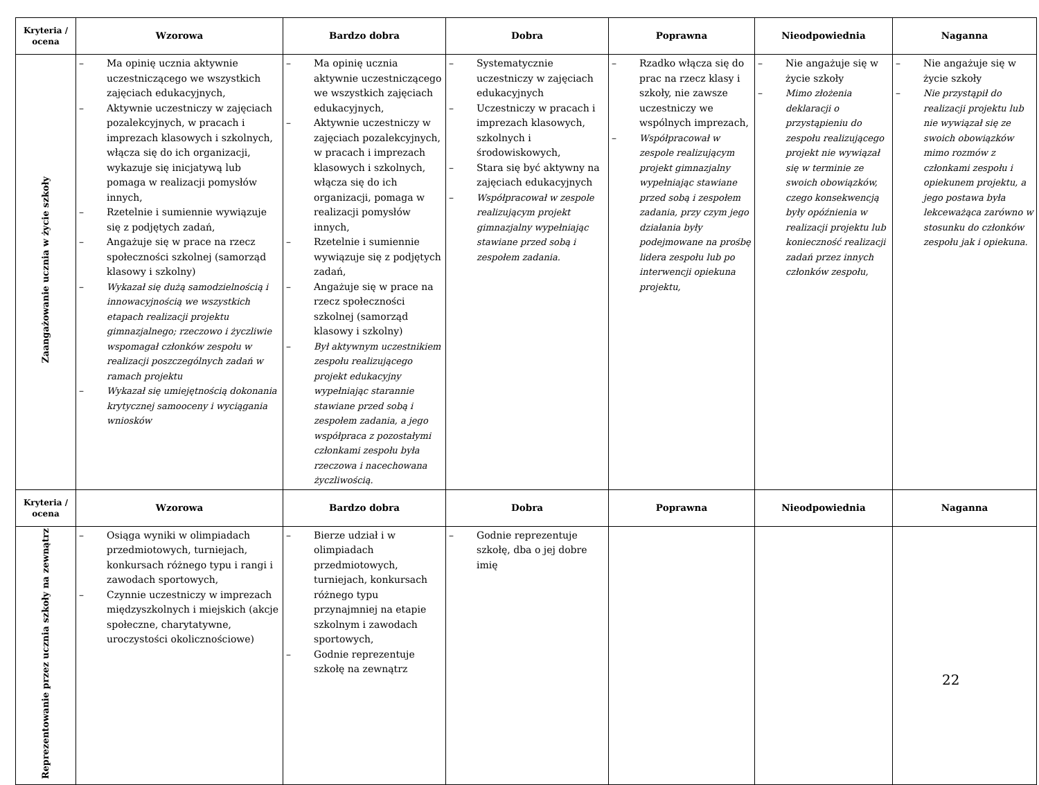| Kryteria / ocena | Wzorowa | Bardzo dobra | Dobra | Poprawna | Nieodpowiednia | Naganna |
| --- | --- | --- | --- | --- | --- | --- |
| Zaangażowanie ucznia w życie szkoły | – Ma opinię ucznia aktywnie uczestniczącego we wszystkich zajęciach edukacyjnych, – Aktywnie uczestniczy w zajęciach pozalekcyjnych, w pracach i imprezach klasowych i szkolnych, włącza się do ich organizacji, wykazuje się inicjatywą lub pomaga w realizacji pomysłów innych, – Rzetelnie i sumiennie wywiązuje się z podjętych zadań, – Angażuje się w prace na rzecz społeczności szkolnej (samorząd klasowy i szkolny) – Wykazał się dużą samodzielnością i innowacyjnością we wszystkich etapach realizacji projektu gimnazjalnego; rzeczowo i życzliwie wspomagał członków zespołu w realizacji poszczególnych zadań w ramach projektu – Wykazał się umiejętnością dokonania krytycznej samooceny i wyciągania wniosków | – Ma opinię ucznia aktywnie uczestniczącego we wszystkich zajęciach edukacyjnych, – Aktywnie uczestniczy w zajęciach pozalekcyjnych, w pracach i imprezach klasowych i szkolnych, włącza się do ich organizacji, pomaga w realizacji pomysłów innych, – Rzetelnie i sumiennie wywiązuje się z podjętych zadań, – Angażuje się w prace na rzecz społeczności szkolnej (samorząd klasowy i szkolny) – Był aktywnym uczestnikiem zespołu realizującego projekt edukacyjny wypełniając starannie stawiane przed sobą i zespołem zadania, a jego współpraca z pozostałymi członkami zespołu była rzeczowa i nacechowana życzliwością. | – Systematycznie uczestniczy w zajęciach edukacyjnych – Uczestniczy w pracach i imprezach klasowych, szkolnych i środowiskowych, – Stara się być aktywny na zajęciach edukacyjnych – Współpracował w zespole realizującym projekt gimnazjalny wypełniając stawiane przed sobą i zespołem zadania. | – Rzadko włącza się do prac na rzecz klasy i szkoły, nie zawsze uczestniczy we wspólnych imprezach, – Współpracował w zespole realizującym projekt gimnazjalny wypełniając stawiane przed sobą i zespołem zadania, przy czym jego działania były podejmowane na prośbę lidera zespołu lub po interwencji opiekuna projektu, | – Nie angażuje się w życie szkoły – Mimo złożenia deklaracji o przystąpieniu do zespołu realizującego projekt nie wywiązał się w terminie ze swoich obowiązków, czego konsekwencją były opóźnienia w realizacji projektu lub konieczność realizacji zadań przez innych członków zespołu, | – Nie angażuje się w życie szkoły – Nie przystąpił do realizacji projektu lub nie wywiązał się ze swoich obowiązków mimo rozmów z członkami zespołu i opiekunem projektu, a jego postawa była lekceważąca zarówno w stosunku do członków zespołu jak i opiekuna. |
| Kryteria / ocena | Wzorowa | Bardzo dobra | Dobra | Poprawna | Nieodpowiednia | Naganna |
| Reprezentowanie przez ucznia szkoły na zewnątrz | – Osiąga wyniki w olimpiadach przedmiotowych, turniejach, konkursach różnego typu i rangi i zawodach sportowych, – Czynnie uczestniczy w imprezach międzyszkolnych i miejskich (akcje społeczne, charytatywne, uroczystości okolicznościowe) | – Bierze udział i w olimpiadach przedmiotowych, turniejach, konkursach różnego typu przynajmniej na etapie szkolnym i zawodach sportowych, – Godnie reprezentuje szkołę na zewnątrz | – Godnie reprezentuje szkołę, dba o jej dobre imię | | | |
22